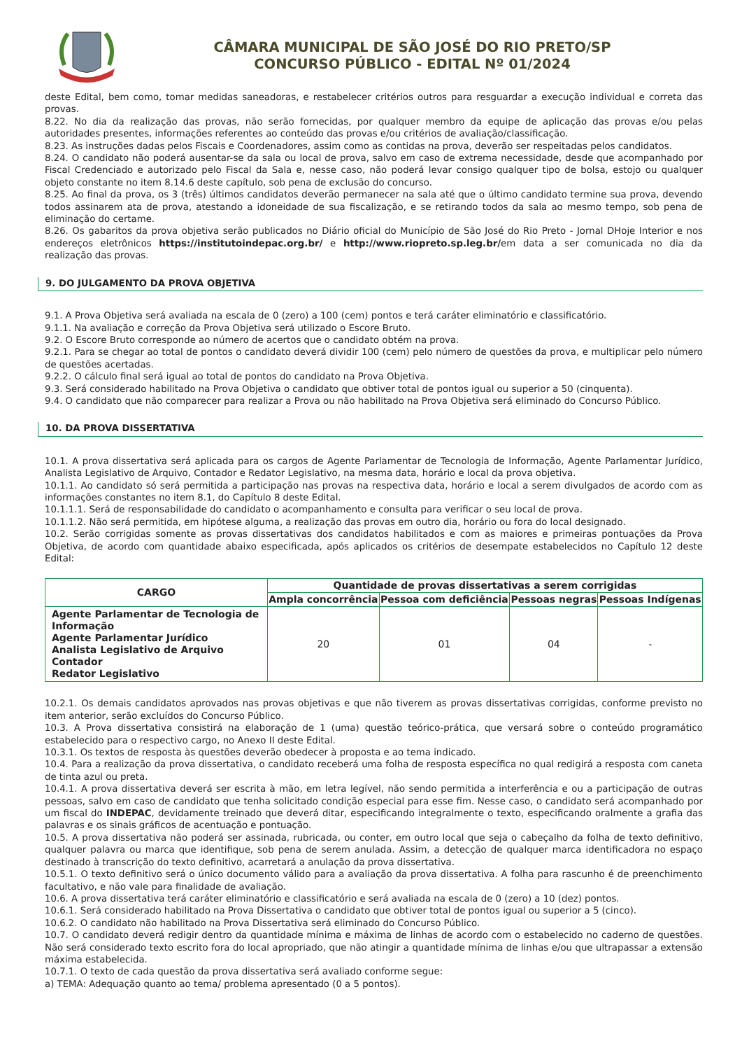CÂMARA MUNICIPAL DE SÃO JOSÉ DO RIO PRETO/SP
CONCURSO PÚBLICO - EDITAL Nº 01/2024
deste Edital, bem como, tomar medidas saneadoras, e restabelecer critérios outros para resguardar a execução individual e correta das provas.
8.22. No dia da realização das provas, não serão fornecidas, por qualquer membro da equipe de aplicação das provas e/ou pelas autoridades presentes, informações referentes ao conteúdo das provas e/ou critérios de avaliação/classificação.
8.23. As instruções dadas pelos Fiscais e Coordenadores, assim como as contidas na prova, deverão ser respeitadas pelos candidatos.
8.24. O candidato não poderá ausentar-se da sala ou local de prova, salvo em caso de extrema necessidade, desde que acompanhado por Fiscal Credenciado e autorizado pelo Fiscal da Sala e, nesse caso, não poderá levar consigo qualquer tipo de bolsa, estojo ou qualquer objeto constante no item 8.14.6 deste capítulo, sob pena de exclusão do concurso.
8.25. Ao final da prova, os 3 (três) últimos candidatos deverão permanecer na sala até que o último candidato termine sua prova, devendo todos assinarem ata de prova, atestando a idoneidade de sua fiscalização, e se retirando todos da sala ao mesmo tempo, sob pena de eliminação do certame.
8.26. Os gabaritos da prova objetiva serão publicados no Diário oficial do Município de São José do Rio Preto - Jornal DHoje Interior e nos endereços eletrônicos https://institutoindepac.org.br/ e http://www.riopreto.sp.leg.br/em data a ser comunicada no dia da realização das provas.
9. DO JULGAMENTO DA PROVA OBJETIVA
9.1. A Prova Objetiva será avaliada na escala de 0 (zero) a 100 (cem) pontos e terá caráter eliminatório e classificatório.
9.1.1. Na avaliação e correção da Prova Objetiva será utilizado o Escore Bruto.
9.2. O Escore Bruto corresponde ao número de acertos que o candidato obtém na prova.
9.2.1. Para se chegar ao total de pontos o candidato deverá dividir 100 (cem) pelo número de questões da prova, e multiplicar pelo número de questões acertadas.
9.2.2. O cálculo final será igual ao total de pontos do candidato na Prova Objetiva.
9.3. Será considerado habilitado na Prova Objetiva o candidato que obtiver total de pontos igual ou superior a 50 (cinquenta).
9.4. O candidato que não comparecer para realizar a Prova ou não habilitado na Prova Objetiva será eliminado do Concurso Público.
10. DA PROVA DISSERTATIVA
10.1. A prova dissertativa será aplicada para os cargos de Agente Parlamentar de Tecnologia de Informação, Agente Parlamentar Jurídico, Analista Legislativo de Arquivo, Contador e Redator Legislativo, na mesma data, horário e local da prova objetiva.
10.1.1. Ao candidato só será permitida a participação nas provas na respectiva data, horário e local a serem divulgados de acordo com as informações constantes no item 8.1, do Capítulo 8 deste Edital.
10.1.1.1. Será de responsabilidade do candidato o acompanhamento e consulta para verificar o seu local de prova.
10.1.1.2. Não será permitida, em hipótese alguma, a realização das provas em outro dia, horário ou fora do local designado.
10.2. Serão corrigidas somente as provas dissertativas dos candidatos habilitados e com as maiores e primeiras pontuações da Prova Objetiva, de acordo com quantidade abaixo especificada, após aplicados os critérios de desempate estabelecidos no Capítulo 12 deste Edital:
| CARGO | Quantidade de provas dissertativas a serem corrigidas | | | |
| --- | --- | --- | --- | --- |
| | Ampla concorrência | Pessoa com deficiência | Pessoas negras | Pessoas Indígenas |
| Agente Parlamentar de Tecnologia de Informação Agente Parlamentar Jurídico Analista Legislativo de Arquivo Contador Redator Legislativo | 20 | 01 | 04 | - |
10.2.1. Os demais candidatos aprovados nas provas objetivas e que não tiverem as provas dissertativas corrigidas, conforme previsto no item anterior, serão excluídos do Concurso Público.
10.3. A Prova dissertativa consistirá na elaboração de 1 (uma) questão teórico-prática, que versará sobre o conteúdo programático estabelecido para o respectivo cargo, no Anexo II deste Edital.
10.3.1. Os textos de resposta às questões deverão obedecer à proposta e ao tema indicado.
10.4. Para a realização da prova dissertativa, o candidato receberá uma folha de resposta específica no qual redigirá a resposta com caneta de tinta azul ou preta.
10.4.1. A prova dissertativa deverá ser escrita à mão, em letra legível, não sendo permitida a interferência e ou a participação de outras pessoas, salvo em caso de candidato que tenha solicitado condição especial para esse fim. Nesse caso, o candidato será acompanhado por um fiscal do INDEPAC, devidamente treinado que deverá ditar, especificando integralmente o texto, especificando oralmente a grafia das palavras e os sinais gráficos de acentuação e pontuação.
10.5. A prova dissertativa não poderá ser assinada, rubricada, ou conter, em outro local que seja o cabeçalho da folha de texto definitivo, qualquer palavra ou marca que identifique, sob pena de serem anulada. Assim, a detecção de qualquer marca identificadora no espaço destinado à transcrição do texto definitivo, acarretará a anulação da prova dissertativa.
10.5.1. O texto definitivo será o único documento válido para a avaliação da prova dissertativa. A folha para rascunho é de preenchimento facultativo, e não vale para finalidade de avaliação.
10.6. A prova dissertativa terá caráter eliminatório e classificatório e será avaliada na escala de 0 (zero) a 10 (dez) pontos.
10.6.1. Será considerado habilitado na Prova Dissertativa o candidato que obtiver total de pontos igual ou superior a 5 (cinco).
10.6.2. O candidato não habilitado na Prova Dissertativa será eliminado do Concurso Público.
10.7. O candidato deverá redigir dentro da quantidade mínima e máxima de linhas de acordo com o estabelecido no caderno de questões. Não será considerado texto escrito fora do local apropriado, que não atingir a quantidade mínima de linhas e/ou que ultrapassar a extensão máxima estabelecida.
10.7.1. O texto de cada questão da prova dissertativa será avaliado conforme segue:
a) TEMA: Adequação quanto ao tema/ problema apresentado (0 a 5 pontos).